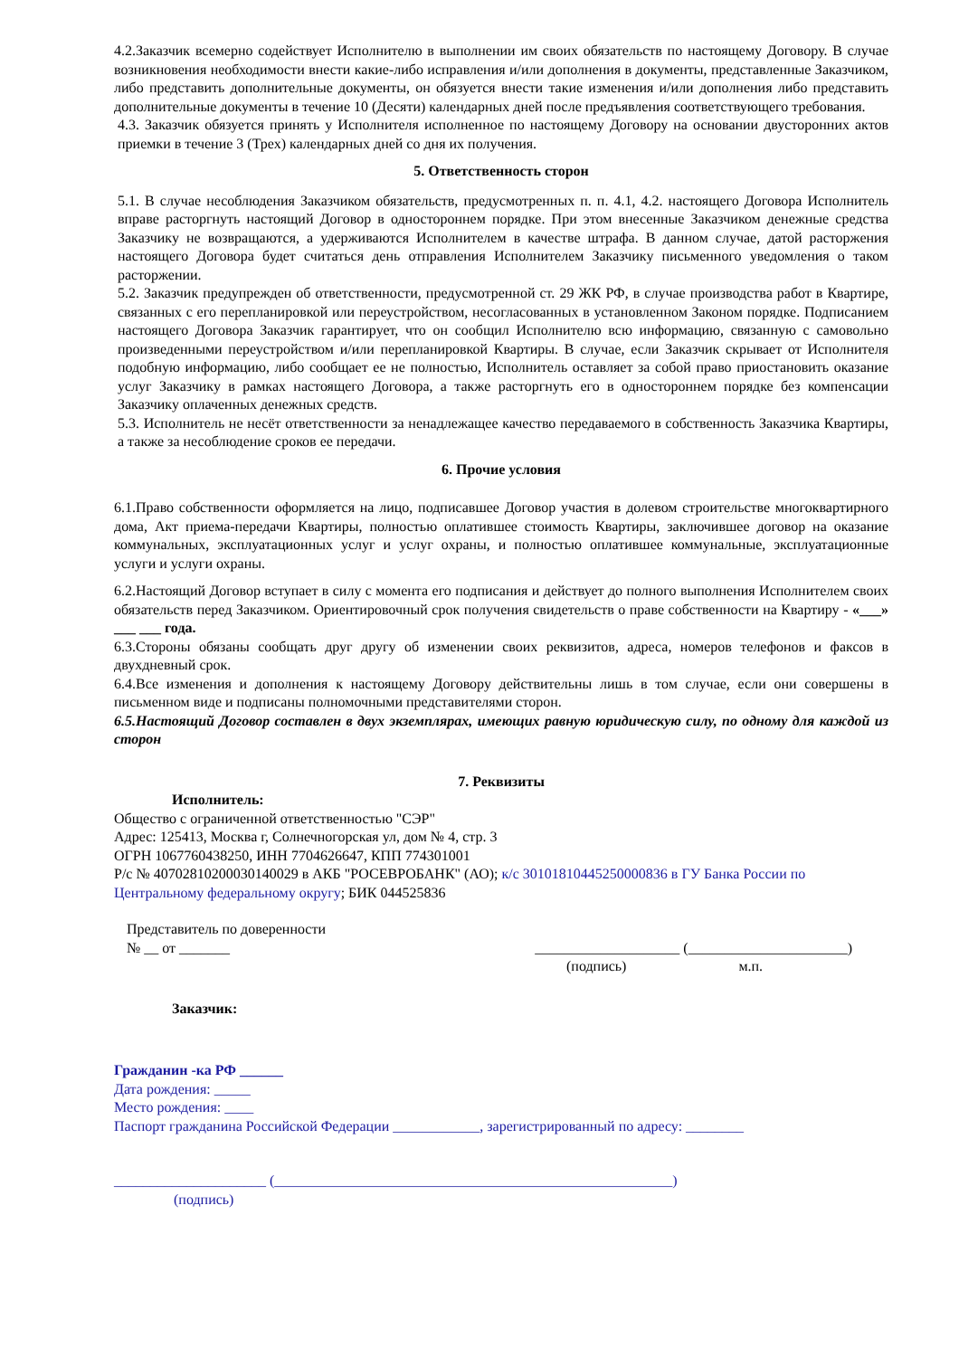4.2.Заказчик всемерно содействует Исполнителю в выполнении им своих обязательств по настоящему Договору. В случае возникновения необходимости внести какие-либо исправления и/или дополнения в документы, представленные Заказчиком, либо представить дополнительные документы, он обязуется внести такие изменения и/или дополнения либо представить дополнительные документы в течение 10 (Десяти) календарных дней после предъявления соответствующего требования.
4.3. Заказчик обязуется принять у Исполнителя исполненное по настоящему Договору на основании двусторонних актов приемки в течение 3 (Трех) календарных дней со дня их получения.
5. Ответственность сторон
5.1. В случае несоблюдения Заказчиком обязательств, предусмотренных п. п. 4.1, 4.2. настоящего Договора Исполнитель вправе расторгнуть настоящий Договор в одностороннем порядке. При этом внесенные Заказчиком денежные средства Заказчику не возвращаются, а удерживаются Исполнителем в качестве штрафа. В данном случае, датой расторжения настоящего Договора будет считаться день отправления Исполнителем Заказчику письменного уведомления о таком расторжении.
5.2. Заказчик предупрежден об ответственности, предусмотренной ст. 29 ЖК РФ, в случае производства работ в Квартире, связанных с его перепланировкой или переустройством, несогласованных в установленном Законом порядке. Подписанием настоящего Договора Заказчик гарантирует, что он сообщил Исполнителю всю информацию, связанную с самовольно произведенными переустройством и/или перепланировкой Квартиры. В случае, если Заказчик скрывает от Исполнителя подобную информацию, либо сообщает ее не полностью, Исполнитель оставляет за собой право приостановить оказание услуг Заказчику в рамках настоящего Договора, а также расторгнуть его в одностороннем порядке без компенсации Заказчику оплаченных денежных средств.
5.3. Исполнитель не несёт ответственности за ненадлежащее качество передаваемого в собственность Заказчика Квартиры, а также за несоблюдение сроков ее передачи.
6. Прочие условия
6.1.Право собственности оформляется на лицо, подписавшее Договор участия в долевом строительстве многоквартирного дома, Акт приема-передачи Квартиры, полностью оплатившее стоимость Квартиры, заключившее договор на оказание коммунальных, эксплуатационных услуг и услуг охраны, и полностью оплатившее коммунальные, эксплуатационные услуги и услуги охраны.
6.2.Настоящий Договор вступает в силу с момента его подписания и действует до полного выполнения Исполнителем своих обязательств перед Заказчиком. Ориентировочный срок получения свидетельств о праве собственности на Квартиру - «___» ___ ___ года.
6.3.Стороны обязаны сообщать друг другу об изменении своих реквизитов, адреса, номеров телефонов и факсов в двухдневный срок.
6.4.Все изменения и дополнения к настоящему Договору действительны лишь в том случае, если они совершены в письменном виде и подписаны полномочными представителями сторон.
6.5.Настоящий Договор составлен в двух экземплярах, имеющих равную юридическую силу, по одному для каждой из сторон
7. Реквизиты
Исполнитель:
Общество с ограниченной ответственностью "СЭР"
Адрес: 125413, Москва г, Солнечногорская ул, дом № 4, стр. 3
ОГРН 1067760438250, ИНН 7704626647, КПП 774301001
Р/с № 40702810200030140029 в АКБ "РОСЕВРОБАНК" (АО); к/с 30101810445250000836 в ГУ Банка России по Центральному федеральному округу; БИК 044525836
Представитель по доверенности
№ __ от _______ ____________________ (______________________)
(подпись) м.п.
Заказчик:
Гражданин -ка РФ ______
Дата рождения: _____
Место рождения: ____
Паспорт гражданина Российской Федерации ____________, зарегистрированный по адресу: ________
_____________________ (_______________________________________________________)
(подпись)